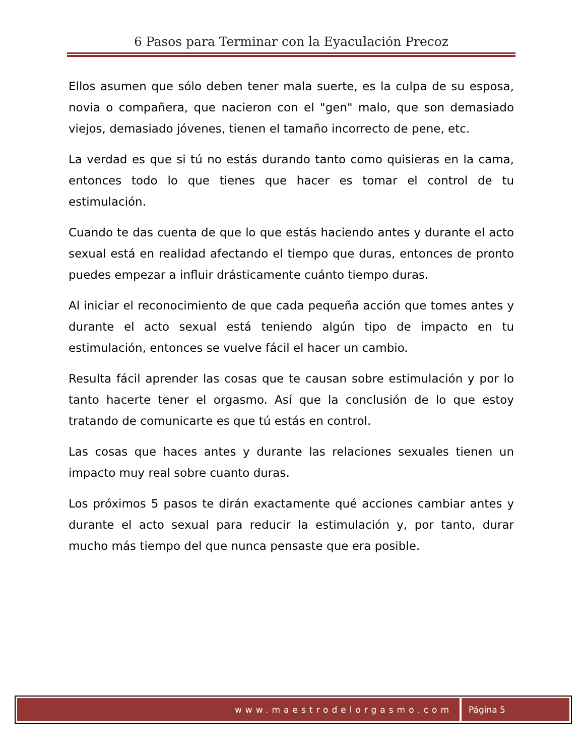6 Pasos para Terminar con la Eyaculación Precoz
Ellos asumen que sólo deben tener mala suerte, es la culpa de su esposa, novia o compañera, que nacieron con el "gen" malo, que son demasiado viejos, demasiado jóvenes, tienen el tamaño incorrecto de pene, etc.
La verdad es que si tú no estás durando tanto como quisieras en la cama, entonces todo lo que tienes que hacer es tomar el control de tu estimulación.
Cuando te das cuenta de que lo que estás haciendo antes y durante el acto sexual está en realidad afectando el tiempo que duras, entonces de pronto puedes empezar a influir drásticamente cuánto tiempo duras.
Al iniciar el reconocimiento de que cada pequeña acción que tomes antes y durante el acto sexual está teniendo algún tipo de impacto en tu estimulación, entonces se vuelve fácil el hacer un cambio.
Resulta fácil aprender las cosas que te causan sobre estimulación y por lo tanto hacerte tener el orgasmo. Así que la conclusión de lo que estoy tratando de comunicarte es que tú estás en control.
Las cosas que haces antes y durante las relaciones sexuales tienen un impacto muy real sobre cuanto duras.
Los próximos 5 pasos te dirán exactamente qué acciones cambiar antes y durante el acto sexual para reducir la estimulación y, por tanto, durar mucho más tiempo del que nunca pensaste que era posible.
www.maestrodelorgasmo.com Página 5